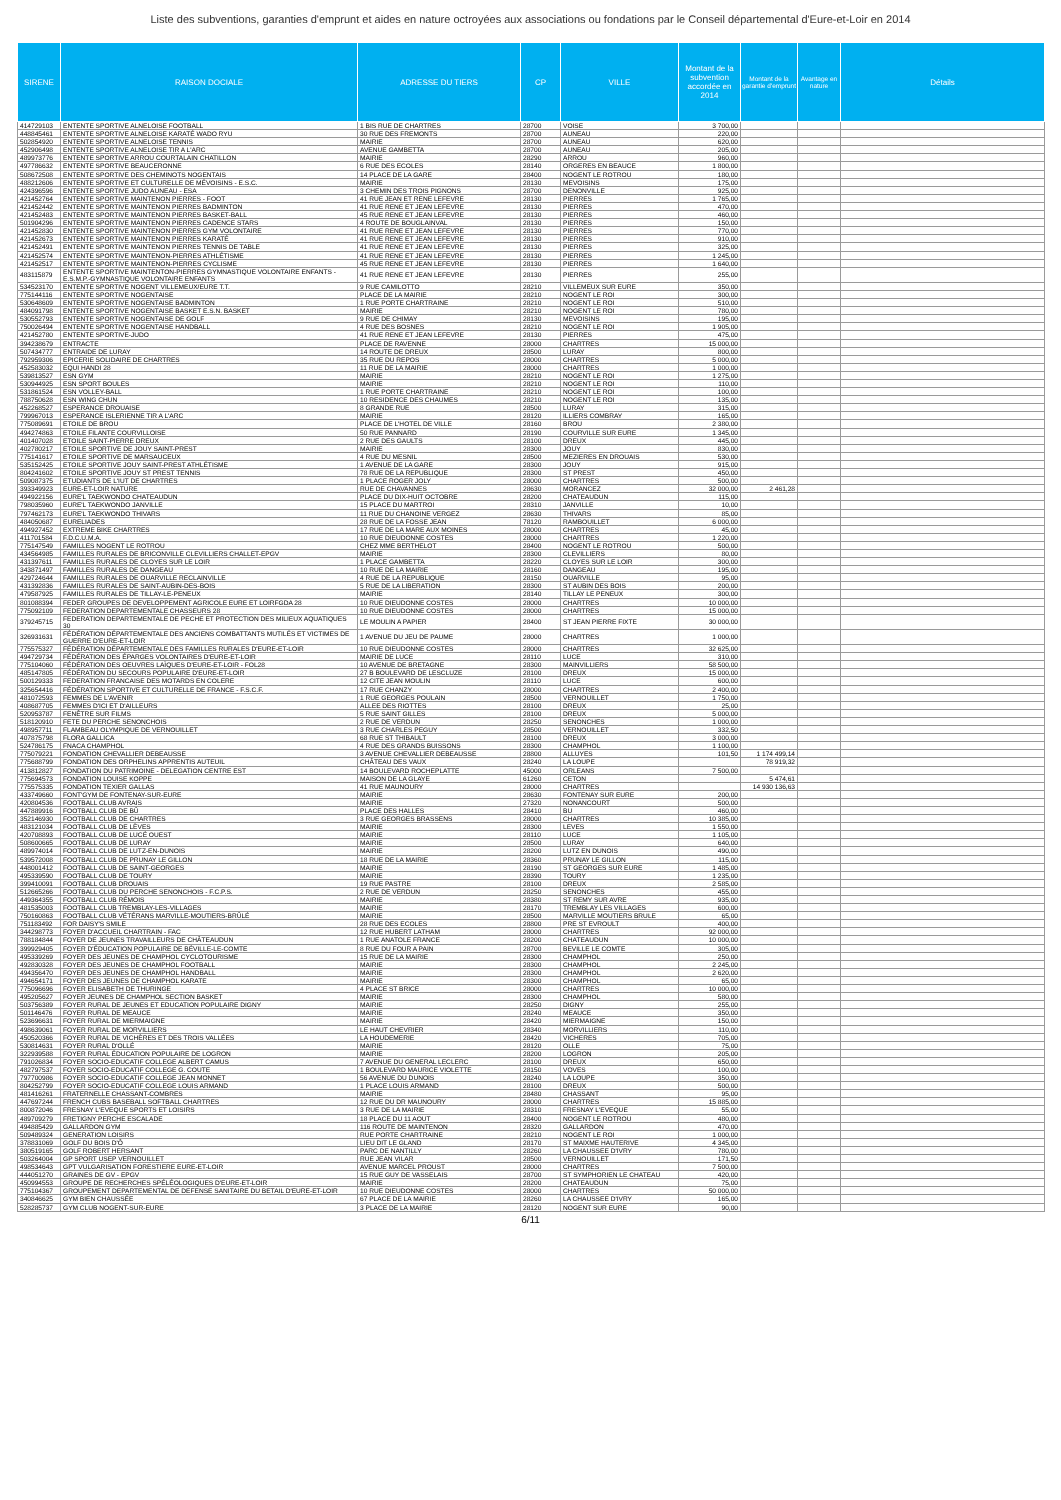Liste des subventions, garanties d'emprunt et aides en nature octroyées aux associations ou fondations par le Conseil départemental d'Eure-et-Loir en 2014
| SIRENE | RAISON DOCIALE | ADRESSE DU TIERS | CP | VILLE | Montant de la subvention accordée en 2014 | Montant de la garantie d'emprunt | Avantage en nature | Détails |
| --- | --- | --- | --- | --- | --- | --- | --- | --- |
| 414729103 | ENTENTE SPORTIVE ALNELOISE FOOTBALL | 1 BIS RUE DE CHARTRES | 28700 | VOISE | 3 700,00 | | | |
| 448845461 | ENTENTE SPORTIVE ALNELOISE KARATÉ WADO RYU | 30 RUE DES FREMONTS | 28700 | AUNEAU | 220,00 | | | |
| 502854920 | ENTENTE SPORTIVE ALNELOISE TENNIS | MAIRIE | 28700 | AUNEAU | 620,00 | | | |
| 452906498 | ENTENTE SPORTIVE ALNELOISE TIR A L'ARC | AVENUE GAMBETTA | 28700 | AUNEAU | 205,00 | | | |
| 489973776 | ENTENTE SPORTIVE ARROU COURTALAIN CHATILLON | MAIRIE | 28290 | ARROU | 960,00 | | | |
| 497786632 | ENTENTE SPORTIVE BEAUCERONNE | 6 RUE DES ECOLES | 28140 | ORGERES EN BEAUCE | 1 800,00 | | | |
| 508672508 | ENTENTE SPORTIVE DES CHEMINOTS NOGENTAIS | 14 PLACE DE LA GARE | 28400 | NOGENT LE ROTROU | 180,00 | | | |
| 488212606 | ENTENTE SPORTIVE ET CULTURELLE DE MÉVOISINS - E.S.C. | MAIRIE | 28130 | MEVOISINS | 175,00 | | | |
| 424396596 | ENTENTE SPORTIVE JUDO AUNEAU - ESA | 3 CHEMIN DES TROIS PIGNONS | 28700 | DENONVILLE | 925,00 | | | |
| 421452764 | ENTENTE SPORTIVE MAINTENON PIERRES - FOOT | 41 RUE JEAN ET RENE LEFEVRE | 28130 | PIERRES | 1 765,00 | | | |
| 421452442 | ENTENTE SPORTIVE MAINTENON PIERRES BADMINTON | 41 RUE RENE ET JEAN LEFEVRE | 28130 | PIERRES | 470,00 | | | |
| 421452483 | ENTENTE SPORTIVE MAINTENON PIERRES BASKET-BALL | 45 RUE RENE ET JEAN LEFEVRE | 28130 | PIERRES | 460,00 | | | |
| 501904296 | ENTENTE SPORTIVE MAINTENON PIERRES CADENCE STARS | 4 ROUTE DE BOUGLAINVAL | 28130 | PIERRES | 150,00 | | | |
| 421452830 | ENTENTE SPORTIVE MAINTENON PIERRES GYM VOLONTAIRE | 41 RUE RENE ET JEAN LEFEVRE | 28130 | PIERRES | 770,00 | | | |
| 421452673 | ENTENTE SPORTIVE MAINTENON PIERRES KARATÉ | 41 RUE RENE ET JEAN LEFEVRE | 28130 | PIERRES | 910,00 | | | |
| 421452491 | ENTENTE SPORTIVE MAINTENON PIERRES TENNIS DE TABLE | 41 RUE RENE ET JEAN LEFEVRE | 28130 | PIERRES | 325,00 | | | |
| 421452574 | ENTENTE SPORTIVE MAINTENON-PIERRES ATHLÉTISME | 41 RUE RENE ET JEAN LEFEVRE | 28130 | PIERRES | 1 245,00 | | | |
| 421452517 | ENTENTE SPORTIVE MAINTENON-PIERRES CYCLISME | 45 RUE RENE ET JEAN LEFEVRE | 28130 | PIERRES | 1 640,00 | | | |
| 483115879 | ENTENTE SPORTIVE MAINTENTON-PIERRES GYMNASTIQUE VOLONTAIRE ENFANTS - E.S.M.P.-GYMNASTIQUE VOLONTAIRE ENFANTS | 41 RUE RENE ET JEAN LEFEVRE | 28130 | PIERRES | 255,00 | | | |
| 534523170 | ENTENTE SPORTIVE NOGENT VILLEMEUX/EURE T.T. | 9 RUE CAMILOTTO | 28210 | VILLEMEUX SUR EURE | 350,00 | | | |
| 775144116 | ENTENTE SPORTIVE NOGENTAISE | PLACE DE LA MAIRIE | 28210 | NOGENT LE ROI | 300,00 | | | |
| 530648609 | ENTENTE SPORTIVE NOGENTAISE BADMINTON | 1 RUE PORTE CHARTRAINE | 28210 | NOGENT LE ROI | 510,00 | | | |
| 484091798 | ENTENTE SPORTIVE NOGENTAISE BASKET E.S.N. BASKET | MAIRIE | 28210 | NOGENT LE ROI | 780,00 | | | |
| 530552793 | ENTENTE SPORTIVE NOGENTAISE DE GOLF | 9 RUE DE CHIMAY | 28130 | MEVOISINS | 195,00 | | | |
| 750026494 | ENTENTE SPORTIVE NOGENTAISE HANDBALL | 4 RUE DES BOSNES | 28210 | NOGENT LE ROI | 1 905,00 | | | |
| 421452780 | ENTENTE SPORTIVE-JUDO | 41 RUE RENE ET JEAN LEFEVRE | 28130 | PIERRES | 475,00 | | | |
| 394238679 | ENTRACTE | PLACE DE RAVENNE | 28000 | CHARTRES | 15 000,00 | | | |
| 507434777 | ENTRAIDE DE LURAY | 14 ROUTE DE DREUX | 28500 | LURAY | 800,00 | | | |
| 792959306 | EPICERIE SOLIDAIRE DE CHARTRES | 35 RUE DU REPOS | 28000 | CHARTRES | 5 000,00 | | | |
| 452583032 | EQUI HANDI 28 | 11 RUE DE LA MAIRIE | 28000 | CHARTRES | 1 000,00 | | | |
| 539813527 | ESN GYM | MAIRIE | 28210 | NOGENT LE ROI | 1 275,00 | | | |
| 530944925 | ESN SPORT BOULES | MAIRIE | 28210 | NOGENT LE ROI | 110,00 | | | |
| 531861524 | ESN VOLLEY-BALL | 1 RUE PORTE CHARTRAINE | 28210 | NOGENT LE ROI | 100,00 | | | |
| 788750628 | ESN WING CHUN | 10 RESIDENCE DES CHAUMES | 28210 | NOGENT LE ROI | 135,00 | | | |
| 452268527 | ESPERANCE DROUAISE | 8 GRANDE RUE | 28500 | LURAY | 315,00 | | | |
| 799967013 | ESPERANCE ISLERIENNE TIR A L'ARC | MAIRIE | 28120 | ILLIERS COMBRAY | 165,00 | | | |
| 775089691 | ETOILE DE BROU | PLACE DE L'HOTEL DE VILLE | 28160 | BROU | 2 380,00 | | | |
| 494274863 | ETOILE FILANTE COURVILLOISE | 50 RUE PANNARD | 28190 | COURVILLE SUR EURE | 1 345,00 | | | |
| 401407028 | ETOILE SAINT-PIERRE DREUX | 2 RUE DES GAULTS | 28100 | DREUX | 445,00 | | | |
| 402780217 | ETOILE SPORTIVE DE JOUY SAINT-PREST | MAIRIE | 28300 | JOUY | 830,00 | | | |
| 775141617 | ETOILE SPORTIVE DE MARSAUCEUX | 4 RUE DU MESNIL | 28500 | MEZIERES EN DROUAIS | 530,00 | | | |
| 535152425 | ETOILE SPORTIVE JOUY SAINT-PREST ATHLÉTISME | 1 AVENUE DE LA GARE | 28300 | JOUY | 915,00 | | | |
| 804241602 | ETOILE SPORTIVE JOUY ST PREST TENNIS | 78 RUE DE LA REPUBLIQUE | 28300 | ST PREST | 450,00 | | | |
| 509087375 | ETUDIANTS DE L'IUT DE CHARTRES | 1 PLACE ROGER JOLY | 28000 | CHARTRES | 500,00 | | | |
| 393349923 | EURE-ET-LOIR NATURE | RUE DE CHAVANNES | 28630 | MORANCEZ | 32 000,00 | 2 461,28 | | |
| 494922156 | EURE'L TAEKWONDO CHATEAUDUN | PLACE DU DIX-HUIT OCTOBRE | 28200 | CHATEAUDUN | 115,00 | | | |
| 798035960 | EURE'L TAEKWONDO JANVILLE | 15 PLACE DU MARTROI | 28310 | JANVILLE | 10,00 | | | |
| 797462173 | EURE'L TAEKWONDO THIVARS | 11 RUE DU CHANOINE VERGEZ | 28630 | THIVARS | 85,00 | | | |
| 484050687 | EURELIADES | 28 RUE DE LA FOSSE JEAN | 78120 | RAMBOUILLET | 6 000,00 | | | |
| 494927452 | EXTREME BIKE CHARTRES | 17 RUE DE LA MARE AUX MOINES | 28000 | CHARTRES | 45,00 | | | |
| 411701584 | F.D.C.U.M.A. | 10 RUE DIEUDONNE COSTES | 28000 | CHARTRES | 1 220,00 | | | |
| 775147549 | FAMILLES NOGENT LE ROTROU | CHEZ MME BERTHELOT | 28400 | NOGENT LE ROTROU | 500,00 | | | |
| 434564985 | FAMILLES RURALES DE BRICONVILLE CLEVILLIERS CHALLET-EPGV | MAIRIE | 28300 | CLEVILLIERS | 80,00 | | | |
| 431397611 | FAMILLES RURALES DE CLOYES SUR LE LOIR | 1 PLACE GAMBETTA | 28220 | CLOYES SUR LE LOIR | 300,00 | | | |
| 343871497 | FAMILLES RURALES DE DANGEAU | 10 RUE DE LA MAIRIE | 28160 | DANGEAU | 195,00 | | | |
| 429724644 | FAMILLES RURALES DE OUARVILLE RECLAINVILLE | 4 RUE DE LA REPUBLIQUE | 28150 | OUARVILLE | 95,00 | | | |
| 431392836 | FAMILLES RURALES DE SAINT-AUBIN-DES-BOIS | 5 RUE DE LA LIBERATION | 28300 | ST AUBIN DES BOIS | 200,00 | | | |
| 479587925 | FAMILLES RURALES DE TILLAY-LE-PENEUX | MAIRIE | 28140 | TILLAY LE PENEUX | 300,00 | | | |
| 801088394 | FEDER GROUPES DE DEVELOPPEMENT AGRICOLE EURE ET LOIRFGDA 28 | 10 RUE DIEUDONNE COSTES | 28000 | CHARTRES | 10 000,00 | | | |
| 775092109 | FEDERATION DEPARTEMENTALE CHASSEURS 28 | 10 RUE DIEUDONNE COSTES | 28000 | CHARTRES | 15 000,00 | | | |
| 379245715 | FEDERATION DEPARTEMENTALE DE PECHE ET PROTECTION DES MILIEUX AQUATIQUES 30 | LE MOULIN A PAPIER | 28400 | ST JEAN PIERRE FIXTE | 30 000,00 | | | |
| 326931631 | FÉDÉRATION DÉPARTEMENTALE DES ANCIENS COMBATTANTS MUTILÉS ET VICTIMES DE GUERRE D'EURE-ET-LOIR | 1 AVENUE DU JEU DE PAUME | 28000 | CHARTRES | 1 000,00 | | | |
| 775575327 | FÉDÉRATION DÉPARTEMENTALE DES FAMILLES RURALES D'EURE-ET-LOIR | 10 RUE DIEUDONNE COSTES | 28000 | CHARTRES | 32 625,00 | | | |
| 494729734 | FÉDÉRATION DES ÉPARGES VOLONTAIRES D'EURE-ET-LOIR | MAIRIE DE LUCE | 28110 | LUCE | 310,00 | | | |
| 775104060 | FÉDÉRATION DES OEUVRES LAÏQUES D'EURE-ET-LOIR - FOL28 | 10 AVENUE DE BRETAGNE | 28300 | MAINVILLIERS | 58 500,00 | | | |
| 485147805 | FÉDÉRATION DU SECOURS POPULAIRE D'EURE-ET-LOIR | 27 B BOULEVARD DE LESCLUZE | 28100 | DREUX | 15 000,00 | | | |
| 500129333 | FEDERATION FRANCAISE DES MOTARDS EN COLERE | 12 CITE JEAN MOULIN | 28110 | LUCE | 600,00 | | | |
| 325654416 | FÉDÉRATION SPORTIVE ET CULTURELLE DE FRANCE - F.S.C.F. | 17 RUE CHANZY | 28000 | CHARTRES | 2 400,00 | | | |
| 481072593 | FEMMES DE L'AVENIR | 1 RUE GEORGES POULAIN | 28500 | VERNOUILLET | 1 750,00 | | | |
| 408687705 | FEMMES D'ICI ET D'AILLEURS | ALLEE DES RIOTTES | 28100 | DREUX | 25,00 | | | |
| 520953787 | FENÊTRE SUR FILMS | 5 RUE SAINT GILLES | 28100 | DREUX | 5 000,00 | | | |
| 518120910 | FETE DU PERCHE SENONCHOIS | 2 RUE DE VERDUN | 28250 | SENONCHES | 1 000,00 | | | |
| 498957711 | FLAMBEAU OLYMPIQUE DE VERNOUILLET | 3 RUE CHARLES PEGUY | 28500 | VERNOUILLET | 332,50 | | | |
| 407875798 | FLORA GALLICA | 68 RUE ST THIBAULT | 28100 | DREUX | 3 000,00 | | | |
| 524786175 | FNACA CHAMPHOL | 4 RUE DES GRANDS BUISSONS | 28300 | CHAMPHOL | 1 100,00 | | | |
| 775079221 | FONDATION CHEVALLIER DEBEAUSSE | 3 AVENUE CHEVALLIER DEBEAUSSE | 28800 | ALLUYES | 101,50 | 1 174 499,14 | | |
| 775688799 | FONDATION DES ORPHELINS APPRENTIS AUTEUIL | CHÂTEAU DES VAUX | 28240 | LA LOUPE | | 78 919,32 | | |
| 413812827 | FONDATION DU PATRIMOINE - DELEGATION CENTRE EST | 14 BOULEVARD ROCHEPLATTE | 45000 | ORLEANS | 7 500,00 | | | |
| 775694573 | FONDATION LOUISE KOPPE | MAISON DE LA GLAYE | 61260 | CETON | | 5 474,61 | | |
| 775575335 | FONDATION TEXIER GALLAS | 41 RUE MAUNOURY | 28000 | CHARTRES | | 14 930 136,63 | | |
| 433749660 | FONT'GYM DE FONTENAY-SUR-EURE | MAIRIE | 28630 | FONTENAY SUR EURE | 200,00 | | | |
| 420804536 | FOOTBALL CLUB AVRAIS | MAIRIE | 27320 | NONANCOURT | 500,00 | | | |
| 447889916 | FOOTBALL CLUB DE BÛ | PLACE DES HALLES | 28410 | BU | 460,00 | | | |
| 352146930 | FOOTBALL CLUB DE CHARTRES | 3 RUE GEORGES BRASSENS | 28000 | CHARTRES | 10 385,00 | | | |
| 483121034 | FOOTBALL CLUB DE LÈVES | MAIRIE | 28300 | LEVES | 1 550,00 | | | |
| 420708893 | FOOTBALL CLUB DE LUCÉ OUEST | MAIRIE | 28110 | LUCE | 1 105,00 | | | |
| 508600665 | FOOTBALL CLUB DE LURAY | MAIRIE | 28500 | LURAY | 640,00 | | | |
| 489974014 | FOOTBALL CLUB DE LUTZ-EN-DUNOIS | MAIRIE | 28200 | LUTZ EN DUNOIS | 490,00 | | | |
| 539572008 | FOOTBALL CLUB DE PRUNAY LE GILLON | 18 RUE DE LA MAIRIE | 28360 | PRUNAY LE GILLON | 115,00 | | | |
| 448001412 | FOOTBALL CLUB DE SAINT-GEORGES | MAIRIE | 28190 | ST GEORGES SUR EURE | 1 485,00 | | | |
| 495339590 | FOOTBALL CLUB DE TOURY | MAIRIE | 28390 | TOURY | 1 235,00 | | | |
| 399410091 | FOOTBALL CLUB DROUAIS | 19 RUE PASTRE | 28100 | DREUX | 2 585,00 | | | |
| 512665266 | FOOTBALL CLUB DU PERCHE SENONCHOIS - F.C.P.S. | 2 RUE DE VERDUN | 28250 | SENONCHES | 455,00 | | | |
| 449364355 | FOOTBALL CLUB RÉMOIS | MAIRIE | 28380 | ST REMY SUR AVRE | 935,00 | | | |
| 481535003 | FOOTBALL CLUB TREMBLAY-LES-VILLAGES | MAIRIE | 28170 | TREMBLAY LES VILLAGES | 600,00 | | | |
| 750160863 | FOOTBALL CLUB VÉTÉRANS MARVILLE-MOUTIERS-BRÛLÉ | MAIRIE | 28500 | MARVILLE MOUTIERS BRULE | 65,00 | | | |
| 751183492 | FOR DAISY'S SMILE | 28 RUE DES ECOLES | 28800 | PRE ST EVROULT | 400,00 | | | |
| 344298773 | FOYER D'ACCUEIL CHARTRAIN - FAC | 12 RUE HUBERT LATHAM | 28000 | CHARTRES | 92 000,00 | | | |
| 788184844 | FOYER DE JEUNES TRAVAILLEURS DE CHÂTEAUDUN | 1 RUE ANATOLE FRANCE | 28200 | CHATEAUDUN | 10 000,00 | | | |
| 399929405 | FOYER D'ÉDUCATION POPULAIRE DE BÉVILLE-LE-COMTE | 8 RUE DU FOUR A PAIN | 28700 | BEVILLE LE COMTE | 305,00 | | | |
| 495339269 | FOYER DES JEUNES DE CHAMPHOL CYCLOTOURISME | 15 RUE DE LA MAIRIE | 28300 | CHAMPHOL | 250,00 | | | |
| 492830328 | FOYER DES JEUNES DE CHAMPHOL FOOTBALL | MAIRIE | 28300 | CHAMPHOL | 2 245,00 | | | |
| 494356470 | FOYER DES JEUNES DE CHAMPHOL HANDBALL | MAIRIE | 28300 | CHAMPHOL | 2 620,00 | | | |
| 494654171 | FOYER DES JEUNES DE CHAMPHOL KARATE | MAIRIE | 28300 | CHAMPHOL | 65,00 | | | |
| 775096696 | FOYER ELISABETH DE THURINGE | 4 PLACE ST BRICE | 28000 | CHARTRES | 10 000,00 | | | |
| 495205627 | FOYER JEUNES DE CHAMPHOL SECTION BASKET | MAIRIE | 28300 | CHAMPHOL | 580,00 | | | |
| 503756389 | FOYER RURAL DE JEUNES ET EDUCATION POPULAIRE DIGNY | MAIRIE | 28250 | DIGNY | 255,00 | | | |
| 501146476 | FOYER RURAL DE MEAUCE | MAIRIE | 28240 | MEAUCE | 350,00 | | | |
| 523696631 | FOYER RURAL DE MIERMAIGNE | MAIRIE | 28420 | MIERMAIGNE | 150,00 | | | |
| 498639061 | FOYER RURAL DE MORVILLIERS | LE HAUT CHEVRIER | 28340 | MORVILLIERS | 110,00 | | | |
| 450520366 | FOYER RURAL DE VICHÈRES ET DES TROIS VALLÉES | LA HOUDEMERIE | 28420 | VICHERES | 705,00 | | | |
| 530814631 | FOYER RURAL D'OLLÉ | MAIRIE | 28120 | OLLE | 75,00 | | | |
| 322939588 | FOYER RURAL ÉDUCATION POPULAIRE DE LOGRON | MAIRIE | 28200 | LOGRON | 205,00 | | | |
| 791026834 | FOYER SOCIO-EDUCATIF COLLEGE ALBERT CAMUS | 7 AVENUE DU GENERAL LECLERC | 28100 | DREUX | 650,00 | | | |
| 482797537 | FOYER SOCIO-EDUCATIF COLLEGE G. COUTE | 1 BOULEVARD MAURICE VIOLETTE | 28150 | VOVES | 100,00 | | | |
| 797700986 | FOYER SOCIO-EDUCATIF COLLEGE JEAN MONNET | 56 AVENUE DU DUNOIS | 28240 | LA LOUPE | 350,00 | | | |
| 804252799 | FOYER SOCIO-EDUCATIF COLLEGE LOUIS ARMAND | 1 PLACE LOUIS ARMAND | 28100 | DREUX | 500,00 | | | |
| 481416261 | FRATERNELLE CHASSANT-COMBRES | MAIRIE | 28480 | CHASSANT | 95,00 | | | |
| 447697244 | FRENCH CUBS BASEBALL SOFTBALL CHARTRES | 12 RUE DU DR MAUNOURY | 28000 | CHARTRES | 15 885,00 | | | |
| 800872046 | FRESNAY L'EVEQUE SPORTS ET LOISIRS | 3 RUE DE LA MAIRIE | 28310 | FRESNAY L'EVEQUE | 55,00 | | | |
| 489709279 | FRETIGNY PERCHE ESCALADE | 18 PLACE DU 11 AOUT | 28400 | NOGENT LE ROTROU | 480,00 | | | |
| 494885429 | GALLARDON GYM | 116 ROUTE DE MAINTENON | 28320 | GALLARDON | 470,00 | | | |
| 509489324 | GENERATION LOISIRS | RUE PORTE CHARTRAINE | 28210 | NOGENT LE ROI | 1 000,00 | | | |
| 378831069 | GOLF DU BOIS D'Ô | LIEU DIT LE GLAND | 28170 | ST MAIXME HAUTERIVE | 4 345,00 | | | |
| 380519165 | GOLF ROBERT HERSANT | PARC DE NANTILLY | 28260 | LA CHAUSSEE D'IVRY | 780,00 | | | |
| 503264004 | GP SPORT USEP VERNOUILLET | RUE JEAN VILAR | 28500 | VERNOUILLET | 171,50 | | | |
| 498534643 | GPT VULGARISATION FORESTIERE EURE-ET-LOIR | AVENUE MARCEL PROUST | 28000 | CHARTRES | 7 500,00 | | | |
| 444051270 | GRAINES DE GV - EPGV | 15 RUE GUY DE VASSELAIS | 28700 | ST SYMPHORIEN LE CHATEAU | 420,00 | | | |
| 450994553 | GROUPE DE RECHERCHES SPÉLÉOLOGIQUES D'EURE-ET-LOIR | MAIRIE | 28200 | CHATEAUDUN | 75,00 | | | |
| 775104367 | GROUPEMENT DEPARTEMENTAL DE DEFENSE SANITAIRE DU BETAIL D'EURE-ET-LOIR | 10 RUE DIEUDONNE COSTES | 28000 | CHARTRES | 50 000,00 | | | |
| 340846625 | GYM BIEN CHAUSSÉE | 67 PLACE DE LA MAIRIE | 28260 | LA CHAUSSEE D'IVRY | 165,00 | | | |
| 528285737 | GYM CLUB NOGENT-SUR-EURE | 3 PLACE DE LA MAIRIE | 28120 | NOGENT SUR EURE | 90,00 | | | |
6/11